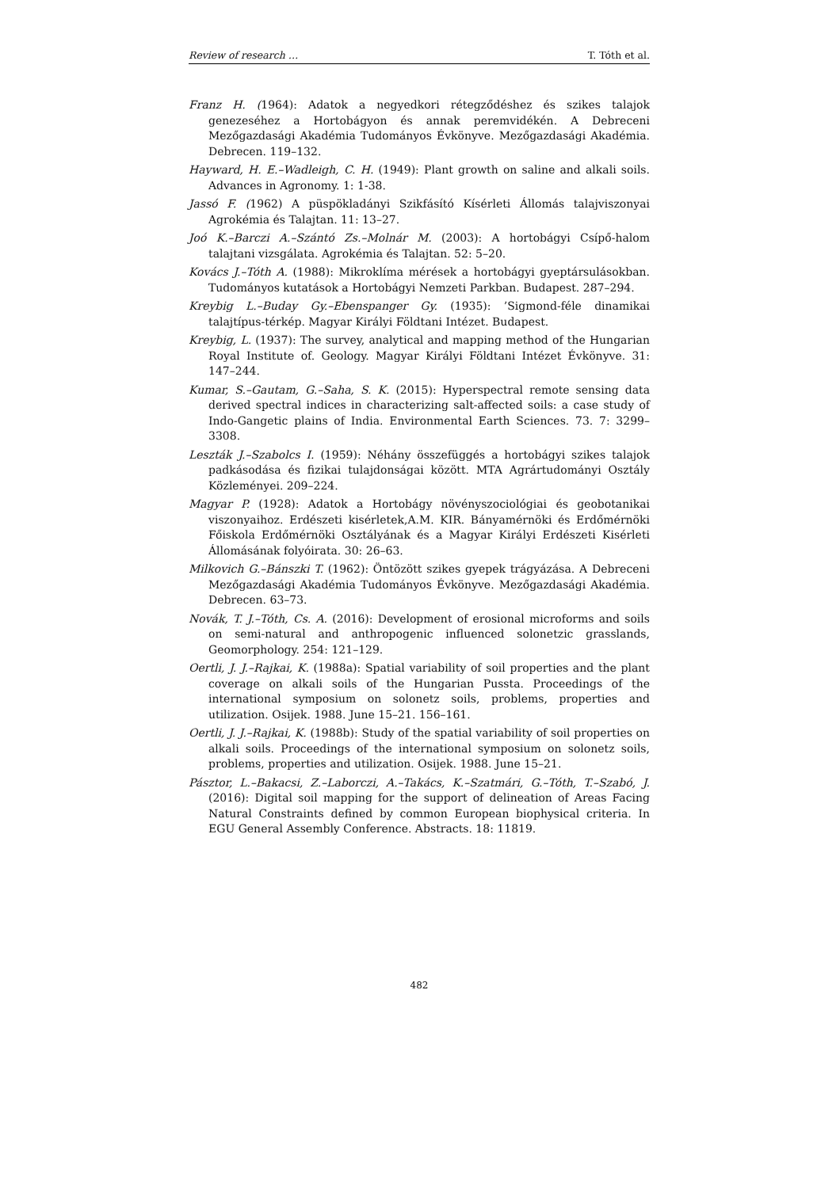Review of research … T. Tóth et al.
Franz H. (1964): Adatok a negyedkori rétegződéshez és szikes talajok genezeséhez a Hortobágyon és annak peremvidékén. A Debreceni Mezőgazdasági Akadémia Tudományos Évkönyve. Mezőgazdasági Akadémia. Debrecen. 119–132.
Hayward, H. E.–Wadleigh, C. H. (1949): Plant growth on saline and alkali soils. Advances in Agronomy. 1: 1-38.
Jassó F. (1962) A püspökladányi Szikfásító Kísérleti Állomás talajviszonyai Agrokémia és Talajtan. 11: 13–27.
Joó K.–Barczi A.–Szántó Zs.–Molnár M. (2003): A hortobágyi Csípő-halom talajtani vizsgálata. Agrokémia és Talajtan. 52: 5–20.
Kovács J.–Tóth A. (1988): Mikroklíma mérések a hortobágyi gyeptársulásokban. Tudományos kutatások a Hortobágyi Nemzeti Parkban. Budapest. 287–294.
Kreybig L.–Buday Gy.–Ebenspanger Gy. (1935): ’Sigmond-féle dinamikai talajtípus-térkép. Magyar Királyi Földtani Intézet. Budapest.
Kreybig, L. (1937): The survey, analytical and mapping method of the Hungarian Royal Institute of. Geology. Magyar Királyi Földtani Intézet Évkönyve. 31: 147–244.
Kumar, S.–Gautam, G.–Saha, S. K. (2015): Hyperspectral remote sensing data derived spectral indices in characterizing salt-affected soils: a case study of Indo-Gangetic plains of India. Environmental Earth Sciences. 73. 7: 3299–3308.
Leszták J.–Szabolcs I. (1959): Néhány összefüggés a hortobágyi szikes talajok padkásodása és fizikai tulajdonságai között. MTA Agrártudományi Osztály Közleményei. 209–224.
Magyar P. (1928): Adatok a Hortobágy növényszociológiai és geobotanikai viszonyaihoz. Erdészeti kisérletek,A.M. KIR. Bányamérnöki és Erdőmérnöki Főiskola Erdőmérnöki Osztályának és a Magyar Királyi Erdészeti Kisérleti Állomásának folyóirata. 30: 26–63.
Milkovich G.–Bánszki T. (1962): Öntözött szikes gyepek trágyázása. A Debreceni Mezőgazdasági Akadémia Tudományos Évkönyve. Mezőgazdasági Akadémia. Debrecen. 63–73.
Novák, T. J.–Tóth, Cs. A. (2016): Development of erosional microforms and soils on semi-natural and anthropogenic influenced solonetzic grasslands, Geomorphology. 254: 121–129.
Oertli, J. J.–Rajkai, K. (1988a): Spatial variability of soil properties and the plant coverage on alkali soils of the Hungarian Pussta. Proceedings of the international symposium on solonetz soils, problems, properties and utilization. Osijek. 1988. June 15–21. 156–161.
Oertli, J. J.–Rajkai, K. (1988b): Study of the spatial variability of soil properties on alkali soils. Proceedings of the international symposium on solonetz soils, problems, properties and utilization. Osijek. 1988. June 15–21.
Pásztor, L.–Bakacsi, Z.–Laborczi, A.–Takács, K.–Szatmári, G.–Tóth, T.–Szabó, J. (2016): Digital soil mapping for the support of delineation of Areas Facing Natural Constraints defined by common European biophysical criteria. In EGU General Assembly Conference. Abstracts. 18: 11819.
482